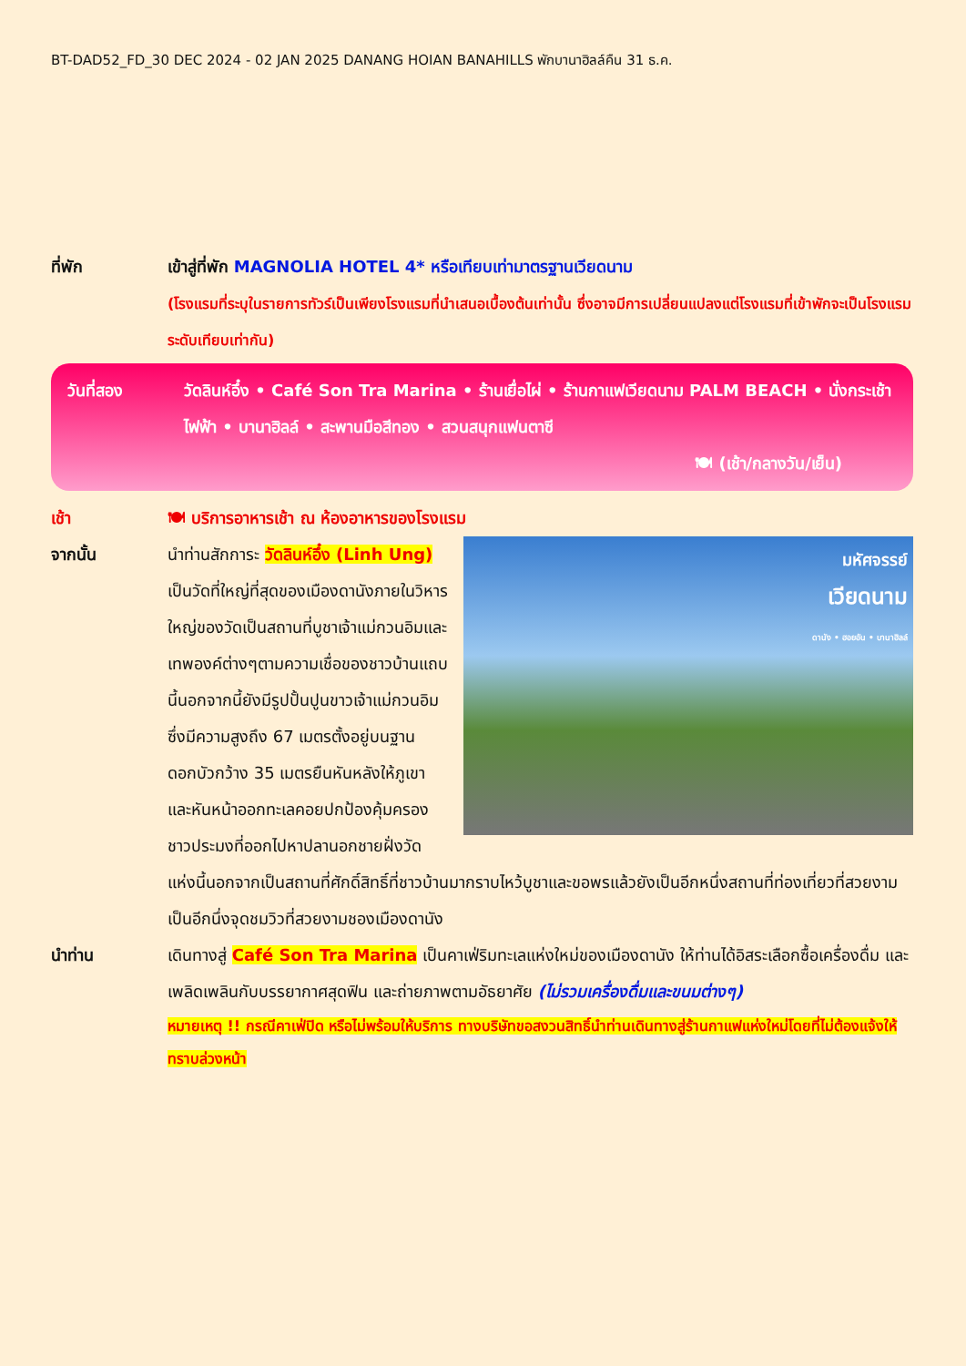BT-DAD52_FD_30 DEC 2024 - 02 JAN 2025 DANANG HOIAN BANAHILLS พักบานาฮิลล์คืน 31 ธ.ค.
ที่พัก เข้าสู่ที่พัก MAGNOLIA HOTEL 4* หรือเทียบเท่ามาตรฐานเวียดนาม
(โรงแรมที่ระบุในรายการทัวร์เป็นเพียงโรงแรมที่นำเสนอเบื้องต้นเท่านั้น ซึ่งอาจมีการเปลี่ยนแปลงแต่โรงแรมที่เข้าพักจะเป็นโรงแรมระดับเทียบเท่ากัน)
วันที่สอง วัดลินห์อึ๋ง • Café Son Tra Marina • ร้านเยื่อไผ่ • ร้านกาแฟเวียดนาม PALM BEACH • นั่งกระเช้าไฟฟ้า • บานาฮิลล์ • สะพานมือสีทอง • สวนสนุกแฟนตาซี
🍽 (เช้า/กลางวัน/เย็น)
เช้า 🍽 บริการอาหารเช้า ณ ห้องอาหารของโรงแรม
จากนั้น
มหัศจรรย์
เวียดนาม
ดานัง • ฮอยอัน • บานาฮิลล์
นำท่านสักการะ วัดลินห์อึ๋ง (Linh Ung) เป็นวัดที่ใหญ่ที่สุดของเมืองดานังภายในวิหารใหญ่ของวัดเป็นสถานที่บูชาเจ้าแม่กวนอิมและเทพองค์ต่างๆตามความเชื่อของชาวบ้านแถบนี้นอกจากนี้ยังมีรูปปั้นปูนขาวเจ้าแม่กวนอิมซึ่งมีความสูงถึง 67 เมตรตั้งอยู่บนฐานดอกบัวกว้าง 35 เมตรยืนหันหลังให้ภูเขาและหันหน้าออกทะเลคอยปกป้องคุ้มครองชาวประมงที่ออกไปหาปลานอกชายฝั่งวัดแห่งนี้นอกจากเป็นสถานที่ศักดิ์สิทธิ์ที่ชาวบ้านมากราบไหว้บูชาและขอพรแล้วยังเป็นอีกหนึ่งสถานที่ท่องเที่ยวที่สวยงามเป็นอีกนึ่งจุดชมวิวที่สวยงามชองเมืองดานัง
นำท่าน เดินทางสู่ Café Son Tra Marina เป็นคาเฟ่ริมทะเลแห่งใหม่ของเมืองดานัง ให้ท่านได้อิสระเลือกซื้อเครื่องดื่ม และเพลิดเพลินกับบรรยากาศสุดฟิน และถ่ายภาพตามอัธยาศัย (ไม่รวมเครื่องดื่มและขนมต่างๆ)
หมายเหตุ !! กรณีคาเฟ่ปิด หรือไม่พร้อมให้บริการ ทางบริษัทขอสงวนสิทธิ์นำท่านเดินทางสู่ร้านกาแฟแห่งใหม่โดยที่ไม่ต้องแจ้งให้ทราบล่วงหน้า